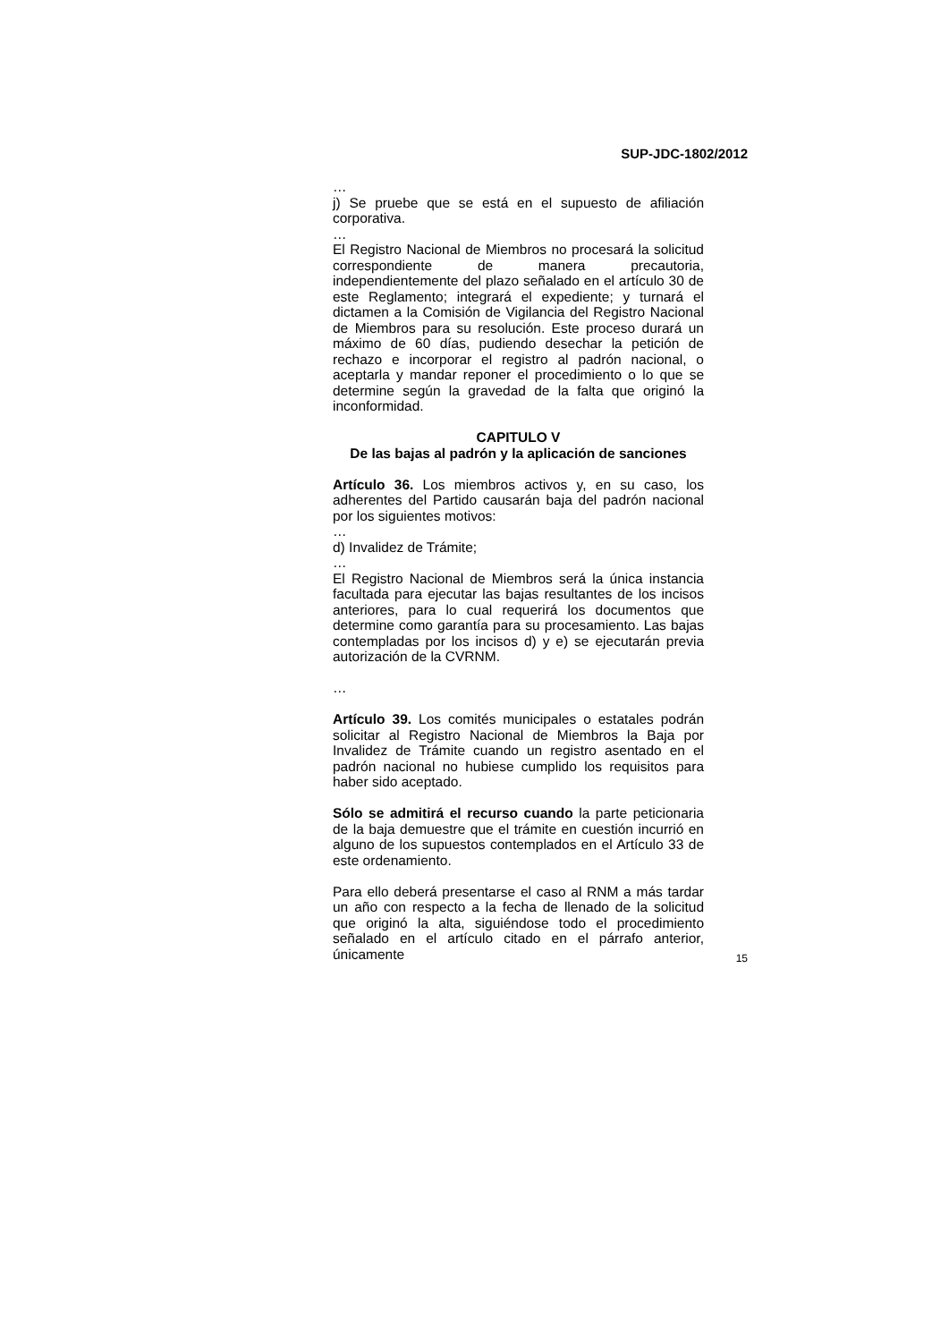SUP-JDC-1802/2012
…
j) Se pruebe que se está en el supuesto de afiliación corporativa.
…
El Registro Nacional de Miembros no procesará la solicitud correspondiente de manera precautoria, independientemente del plazo señalado en el artículo 30 de este Reglamento; integrará el expediente; y turnará el dictamen a la Comisión de Vigilancia del Registro Nacional de Miembros para su resolución. Este proceso durará un máximo de 60 días, pudiendo desechar la petición de rechazo e incorporar el registro al padrón nacional, o aceptarla y mandar reponer el procedimiento o lo que se determine según la gravedad de la falta que originó la inconformidad.
CAPITULO V
De las bajas al padrón y la aplicación de sanciones
Artículo 36. Los miembros activos y, en su caso, los adherentes del Partido causarán baja del padrón nacional por los siguientes motivos:
…
d) Invalidez de Trámite;
…
El Registro Nacional de Miembros será la única instancia facultada para ejecutar las bajas resultantes de los incisos anteriores, para lo cual requerirá los documentos que determine como garantía para su procesamiento. Las bajas contempladas por los incisos d) y e) se ejecutarán previa autorización de la CVRNM.
…
Artículo 39. Los comités municipales o estatales podrán solicitar al Registro Nacional de Miembros la Baja por Invalidez de Trámite cuando un registro asentado en el padrón nacional no hubiese cumplido los requisitos para haber sido aceptado.
Sólo se admitirá el recurso cuando la parte peticionaria de la baja demuestre que el trámite en cuestión incurrió en alguno de los supuestos contemplados en el Artículo 33 de este ordenamiento.
Para ello deberá presentarse el caso al RNM a más tardar un año con respecto a la fecha de llenado de la solicitud que originó la alta, siguiéndose todo el procedimiento señalado en el artículo citado en el párrafo anterior, únicamente
15